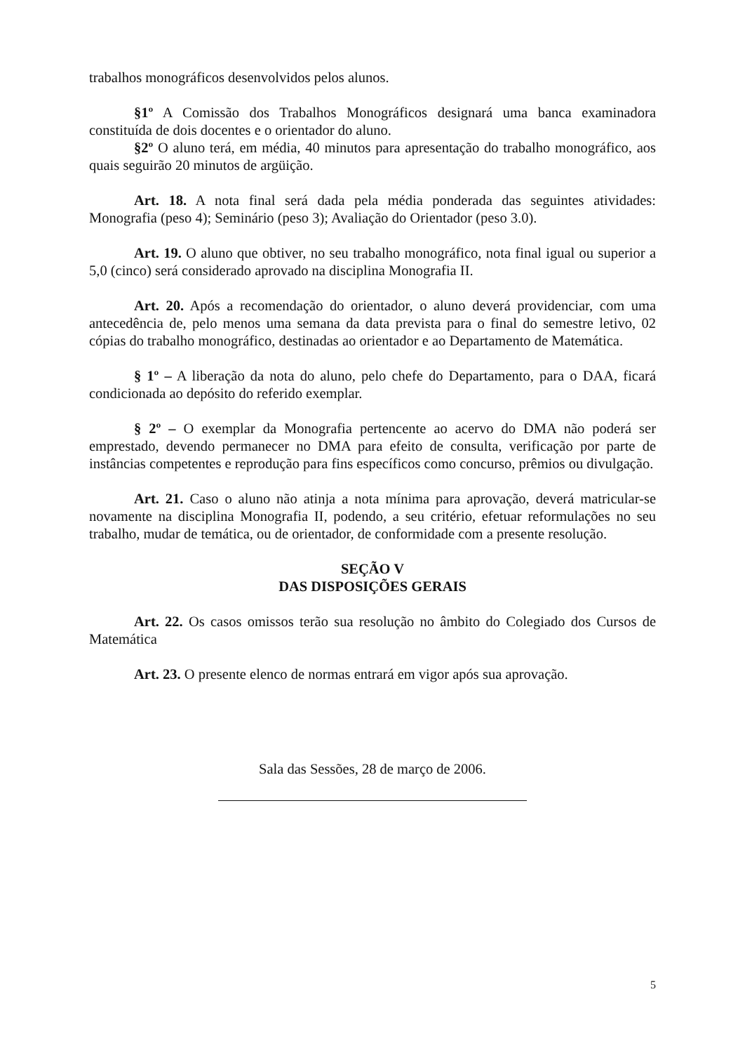trabalhos monográficos desenvolvidos pelos alunos.
§1º A Comissão dos Trabalhos Monográficos designará uma banca examinadora constituída de dois docentes e o orientador do aluno.
§2º O aluno terá, em média, 40 minutos para apresentação do trabalho monográfico, aos quais seguirão 20 minutos de argüição.
Art. 18. A nota final será dada pela média ponderada das seguintes atividades: Monografia (peso 4); Seminário (peso 3); Avaliação do Orientador (peso 3.0).
Art. 19. O aluno que obtiver, no seu trabalho monográfico, nota final igual ou superior a 5,0 (cinco) será considerado aprovado na disciplina Monografia II.
Art. 20. Após a recomendação do orientador, o aluno deverá providenciar, com uma antecedência de, pelo menos uma semana da data prevista para o final do semestre letivo, 02 cópias do trabalho monográfico, destinadas ao orientador e ao Departamento de Matemática.
§ 1º – A liberação da nota do aluno, pelo chefe do Departamento, para o DAA, ficará condicionada ao depósito do referido exemplar.
§ 2º – O exemplar da Monografia pertencente ao acervo do DMA não poderá ser emprestado, devendo permanecer no DMA para efeito de consulta, verificação por parte de instâncias competentes e reprodução para fins específicos como concurso, prêmios ou divulgação.
Art. 21. Caso o aluno não atinja a nota mínima para aprovação, deverá matricular-se novamente na disciplina Monografia II, podendo, a seu critério, efetuar reformulações no seu trabalho, mudar de temática, ou de orientador, de conformidade com a presente resolução.
SEÇÃO V
DAS DISPOSIÇÕES GERAIS
Art. 22. Os casos omissos terão sua resolução no âmbito do Colegiado dos Cursos de Matemática
Art. 23. O presente elenco de normas entrará em vigor após sua aprovação.
Sala das Sessões, 28 de março de 2006.
5